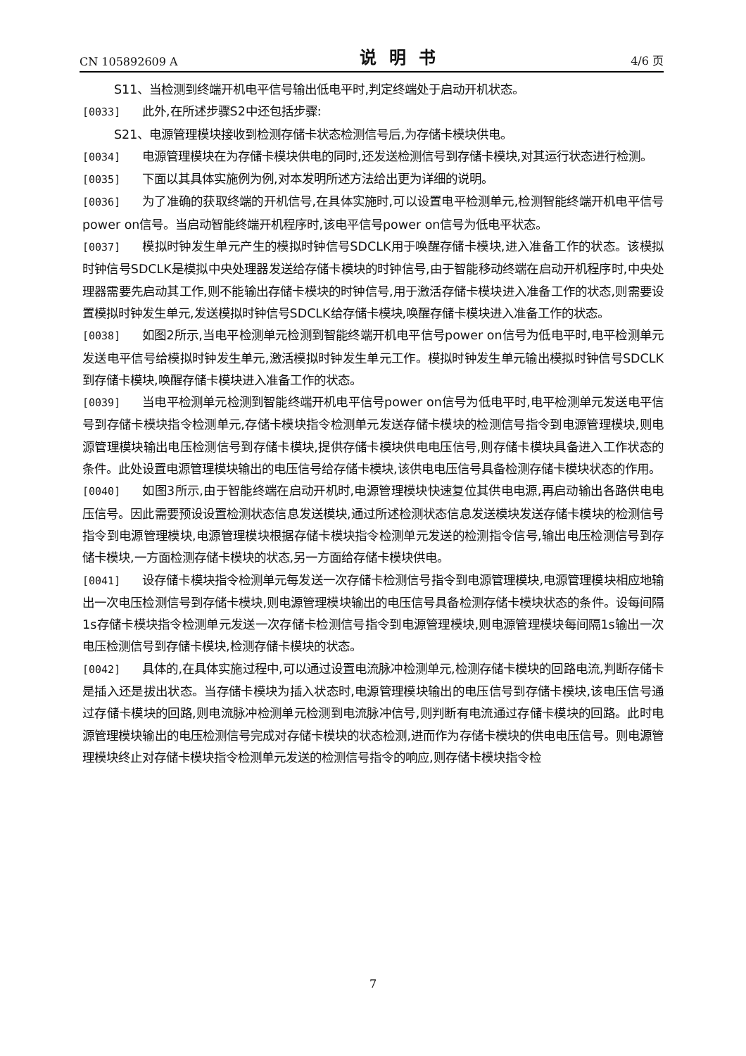CN 105892609 A 说明书 4/6 页
S11、当检测到终端开机电平信号输出低电平时,判定终端处于启动开机状态。
[0033] 此外,在所述步骤S2中还包括步骤:
S21、电源管理模块接收到检测存储卡状态检测信号后,为存储卡模块供电。
[0034] 电源管理模块在为存储卡模块供电的同时,还发送检测信号到存储卡模块,对其运行状态进行检测。
[0035] 下面以其具体实施例为例,对本发明所述方法给出更为详细的说明。
[0036] 为了准确的获取终端的开机信号,在具体实施时,可以设置电平检测单元,检测智能终端开机电平信号power on信号。当启动智能终端开机程序时,该电平信号power on信号为低电平状态。
[0037] 模拟时钟发生单元产生的模拟时钟信号SDCLK用于唤醒存储卡模块,进入准备工作的状态。该模拟时钟信号SDCLK是模拟中央处理器发送给存储卡模块的时钟信号,由于智能移动终端在启动开机程序时,中央处理器需要先启动其工作,则不能输出存储卡模块的时钟信号,用于激活存储卡模块进入准备工作的状态,则需要设置模拟时钟发生单元,发送模拟时钟信号SDCLK给存储卡模块,唤醒存储卡模块进入准备工作的状态。
[0038] 如图2所示,当电平检测单元检测到智能终端开机电平信号power on信号为低电平时,电平检测单元发送电平信号给模拟时钟发生单元,激活模拟时钟发生单元工作。模拟时钟发生单元输出模拟时钟信号SDCLK到存储卡模块,唤醒存储卡模块进入准备工作的状态。
[0039] 当电平检测单元检测到智能终端开机电平信号power on信号为低电平时,电平检测单元发送电平信号到存储卡模块指令检测单元,存储卡模块指令检测单元发送存储卡模块的检测信号指令到电源管理模块,则电源管理模块输出电压检测信号到存储卡模块,提供存储卡模块供电电压信号,则存储卡模块具备进入工作状态的条件。此处设置电源管理模块输出的电压信号给存储卡模块,该供电电压信号具备检测存储卡模块状态的作用。
[0040] 如图3所示,由于智能终端在启动开机时,电源管理模块快速复位其供电电源,再启动输出各路供电电压信号。因此需要预设设置检测状态信息发送模块,通过所述检测状态信息发送模块发送存储卡模块的检测信号指令到电源管理模块,电源管理模块根据存储卡模块指令检测单元发送的检测指令信号,输出电压检测信号到存储卡模块,一方面检测存储卡模块的状态,另一方面给存储卡模块供电。
[0041] 设存储卡模块指令检测单元每发送一次存储卡检测信号指令到电源管理模块,电源管理模块相应地输出一次电压检测信号到存储卡模块,则电源管理模块输出的电压信号具备检测存储卡模块状态的条件。设每间隔1s存储卡模块指令检测单元发送一次存储卡检测信号指令到电源管理模块,则电源管理模块每间隔1s输出一次电压检测信号到存储卡模块,检测存储卡模块的状态。
[0042] 具体的,在具体实施过程中,可以通过设置电流脉冲检测单元,检测存储卡模块的回路电流,判断存储卡是插入还是拔出状态。当存储卡模块为插入状态时,电源管理模块输出的电压信号到存储卡模块,该电压信号通过存储卡模块的回路,则电流脉冲检测单元检测到电流脉冲信号,则判断有电流通过存储卡模块的回路。此时电源管理模块输出的电压检测信号完成对存储卡模块的状态检测,进而作为存储卡模块的供电电压信号。则电源管理模块终止对存储卡模块指令检测单元发送的检测信号指令的响应,则存储卡模块指令检
7